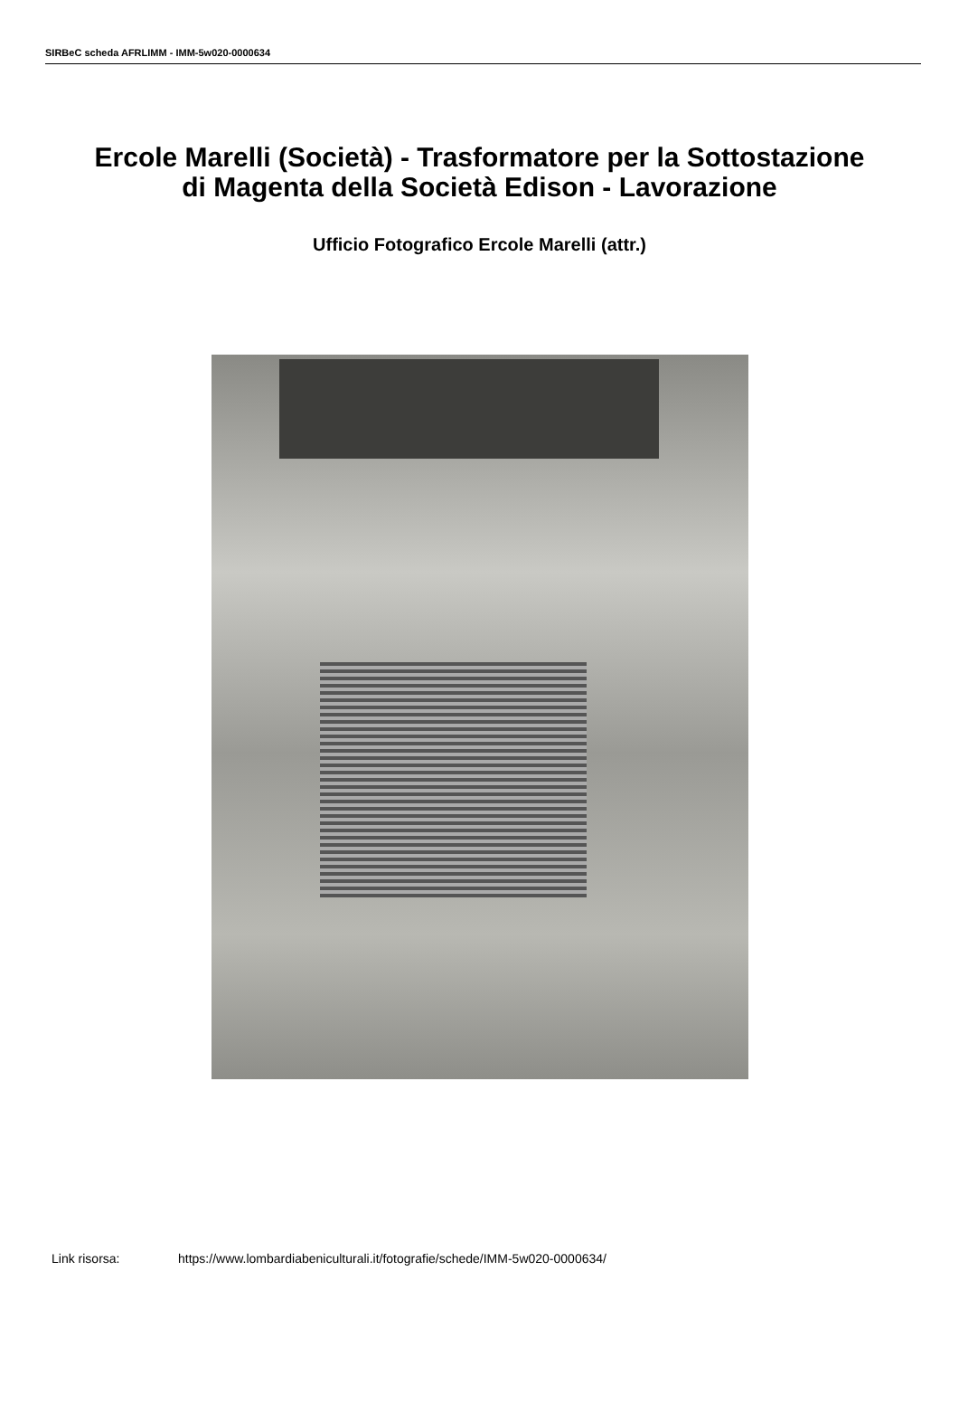SIRBeC scheda AFRLIMM - IMM-5w020-0000634
Ercole Marelli (Società) - Trasformatore per la Sottostazione di Magenta della Società Edison - Lavorazione
Ufficio Fotografico Ercole Marelli (attr.)
Link risorsa: https://www.lombardiabeniculturali.it/fotografie/schede/IMM-5w020-0000634/